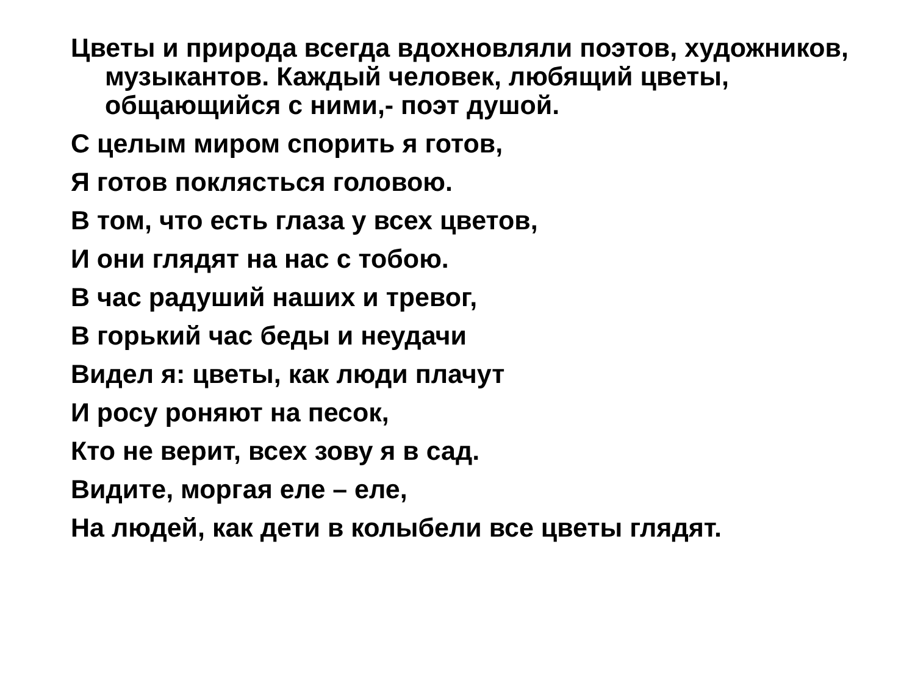Цветы и природа всегда вдохновляли поэтов, художников, музыкантов. Каждый человек, любящий цветы, общающийся с ними,- поэт душой.
С целым миром спорить я готов,
Я готов поклясться головою.
В том, что есть глаза у всех цветов,
И они глядят на нас с тобою.
В час радуший наших и тревог,
В горький час беды и неудачи
Видел я: цветы, как люди плачут
И росу роняют на песок,
Кто не верит, всех зову я в сад.
Видите, моргая еле – еле,
На людей, как дети в колыбели все цветы глядят.